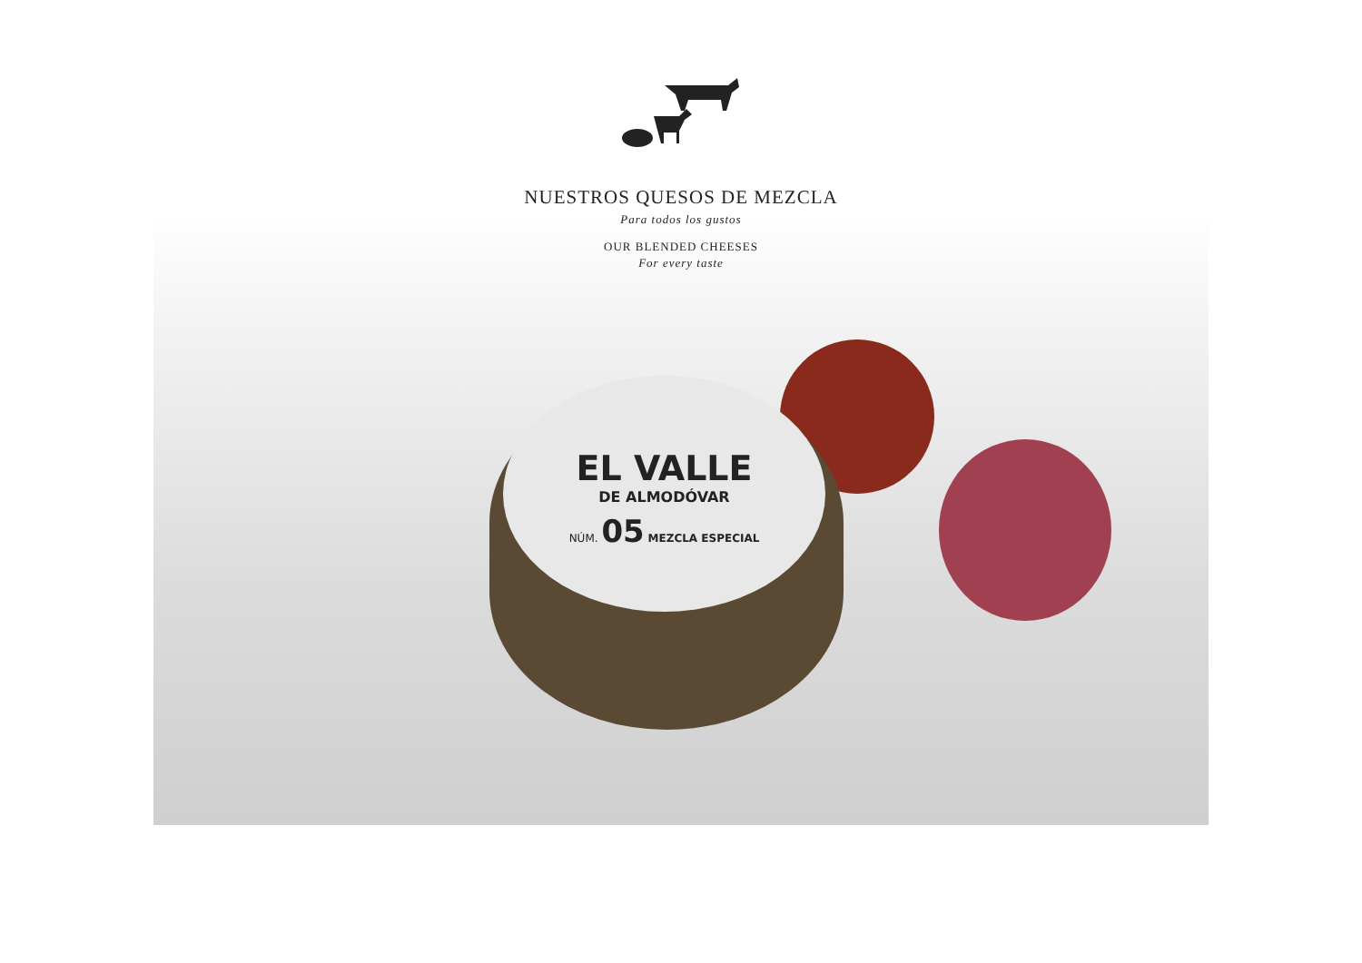EL VALLE
DE ALMODÓVAR
NÚM. 05 MEZCLA ESPECIAL
NUESTROS QUESOS DE MEZCLA
Para todos los gustos
OUR BLENDED CHEESES
For every taste